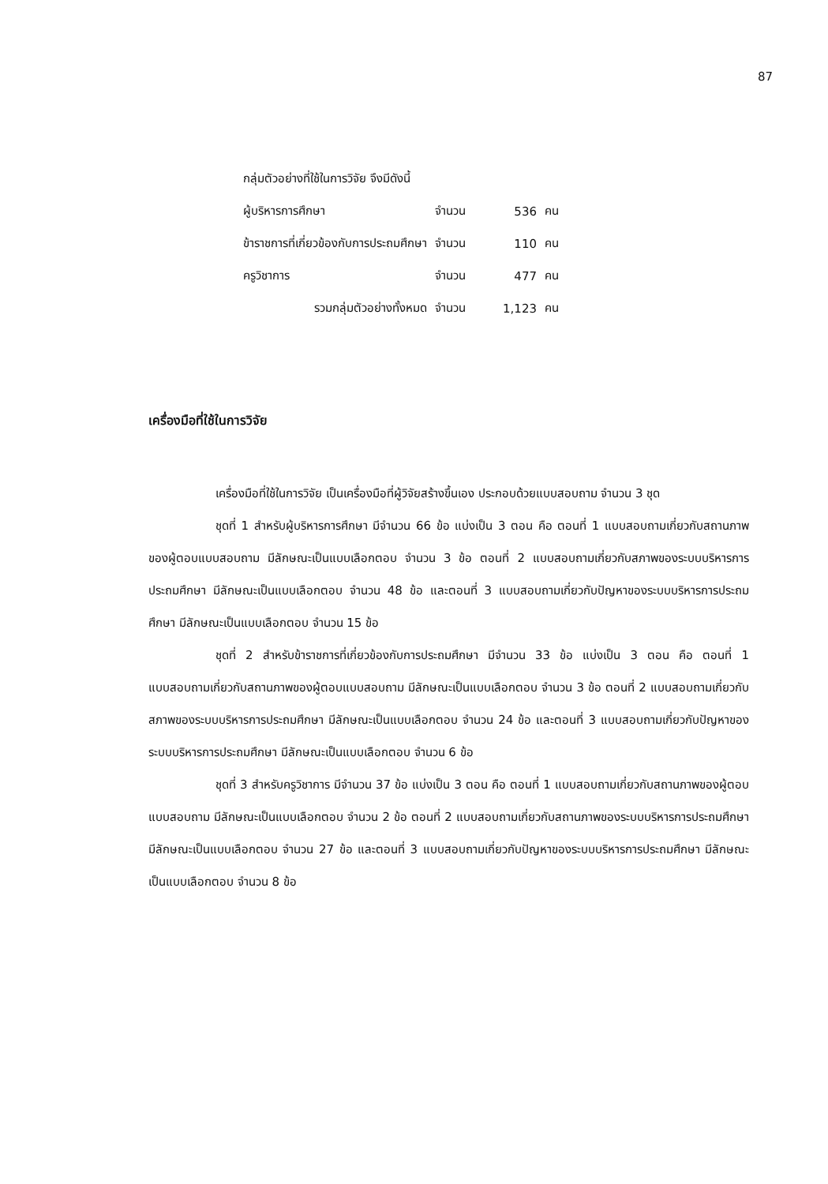87
| กลุ่มตัวอย่างที่ใช้ในการวิจัย จึงมีดังนี้ | | | |
| ผู้บริหารการศึกษา | จำนวน | 536 | คน |
| ข้าราชการที่เกี่ยวข้องกับการประถมศึกษา | จำนวน | 110 | คน |
| ครูวิชาการ | จำนวน | 477 | คน |
| รวมกลุ่มตัวอย่างทั้งหมด | จำนวน | 1,123 | คน |
เครื่องมือที่ใช้ในการวิจัย
เครื่องมือที่ใช้ในการวิจัย เป็นเครื่องมือที่ผู้วิจัยสร้างขึ้นเอง ประกอบด้วยแบบสอบถาม จำนวน 3 ชุด
ชุดที่ 1 สำหรับผู้บริหารการศึกษา มีจำนวน 66 ข้อ แบ่งเป็น 3 ตอน คือ ตอนที่ 1 แบบสอบถามเกี่ยวกับสถานภาพของผู้ตอบแบบสอบถาม มีลักษณะเป็นแบบเลือกตอบ จำนวน 3 ข้อ ตอนที่ 2 แบบสอบถามเกี่ยวกับสภาพของระบบบริหารการประถมศึกษา มีลักษณะเป็นแบบเลือกตอบ จำนวน 48 ข้อ และตอนที่ 3 แบบสอบถามเกี่ยวกับปัญหาของระบบบริหารการประถมศึกษา มีลักษณะเป็นแบบเลือกตอบ จำนวน 15 ข้อ
ชุดที่ 2 สำหรับข้าราชการที่เกี่ยวข้องกับการประถมศึกษา มีจำนวน 33 ข้อ แบ่งเป็น 3 ตอน คือ ตอนที่ 1 แบบสอบถามเกี่ยวกับสถานภาพของผู้ตอบแบบสอบถาม มีลักษณะเป็นแบบเลือกตอบ จำนวน 3 ข้อ ตอนที่ 2 แบบสอบถามเกี่ยวกับสภาพของระบบบริหารการประถมศึกษา มีลักษณะเป็นแบบเลือกตอบ จำนวน 24 ข้อ และตอนที่ 3 แบบสอบถามเกี่ยวกับปัญหาของระบบบริหารการประถมศึกษา มีลักษณะเป็นแบบเลือกตอบ จำนวน 6 ข้อ
ชุดที่ 3 สำหรับครูวิชาการ มีจำนวน 37 ข้อ แบ่งเป็น 3 ตอน คือ ตอนที่ 1 แบบสอบถามเกี่ยวกับสถานภาพของผู้ตอบแบบสอบถาม มีลักษณะเป็นแบบเลือกตอบ จำนวน 2 ข้อ ตอนที่ 2 แบบสอบถามเกี่ยวกับสถานภาพของระบบบริหารการประถมศึกษา มีลักษณะเป็นแบบเลือกตอบ จำนวน 27 ข้อ และตอนที่ 3 แบบสอบถามเกี่ยวกับปัญหาของระบบบริหารการประถมศึกษา มีลักษณะเป็นแบบเลือกตอบ จำนวน 8 ข้อ